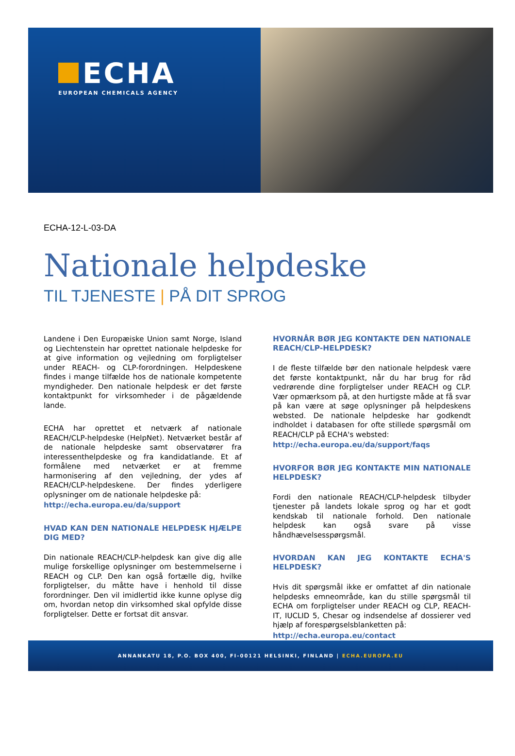ECHA
EUROPEAN CHEMICALS AGENCY
ECHA-12-L-03-DA
Nationale helpdeske
TIL TJENESTE | PÅ DIT SPROG
Landene i Den Europæiske Union samt Norge, Island og Liechtenstein har oprettet nationale helpdeske for at give information og vejledning om forpligtelser under REACH- og CLP-forordningen. Helpdeskene findes i mange tilfælde hos de nationale kompetente myndigheder. Den nationale helpdesk er det første kontaktpunkt for virksomheder i de pågældende lande.
ECHA har oprettet et netværk af nationale REACH/CLP-helpdeske (HelpNet). Netværket består af de nationale helpdeske samt observatører fra interessenthelpdeske og fra kandidatlande. Et af formålene med netværket er at fremme harmonisering af den vejledning, der ydes af REACH/CLP-helpdeskene. Der findes yderligere oplysninger om de nationale helpdeske på:
http://echa.europa.eu/da/support
HVAD KAN DEN NATIONALE HELPDESK HJÆLPE DIG MED?
Din nationale REACH/CLP-helpdesk kan give dig alle mulige forskellige oplysninger om bestemmelserne i REACH og CLP. Den kan også fortælle dig, hvilke forpligtelser, du måtte have i henhold til disse forordninger. Den vil imidlertid ikke kunne oplyse dig om, hvordan netop din virksomhed skal opfylde disse forpligtelser. Dette er fortsat dit ansvar.
HVORNÅR BØR JEG KONTAKTE DEN NATIONALE REACH/CLP-HELPDESK?
I de fleste tilfælde bør den nationale helpdesk være det første kontaktpunkt, når du har brug for råd vedrørende dine forpligtelser under REACH og CLP. Vær opmærksom på, at den hurtigste måde at få svar på kan være at søge oplysninger på helpdeskens websted. De nationale helpdeske har godkendt indholdet i databasen for ofte stillede spørgsmål om REACH/CLP på ECHA's websted:
http://echa.europa.eu/da/support/faqs
HVORFOR BØR JEG KONTAKTE MIN NATIONALE HELPDESK?
Fordi den nationale REACH/CLP-helpdesk tilbyder tjenester på landets lokale sprog og har et godt kendskab til nationale forhold. Den nationale helpdesk kan også svare på visse håndhævelsesspørgsmål.
HVORDAN KAN JEG KONTAKTE ECHA'S HELPDESK?
Hvis dit spørgsmål ikke er omfattet af din nationale helpdesks emneområde, kan du stille spørgsmål til ECHA om forpligtelser under REACH og CLP, REACH-IT, IUCLID 5, Chesar og indsendelse af dossierer ved hjælp af forespørgselsblanketten på:
http://echa.europa.eu/contact
ANNANKATU 18, P.O. BOX 400, FI-00121 HELSINKI, FINLAND | ECHA.EUROPA.EU